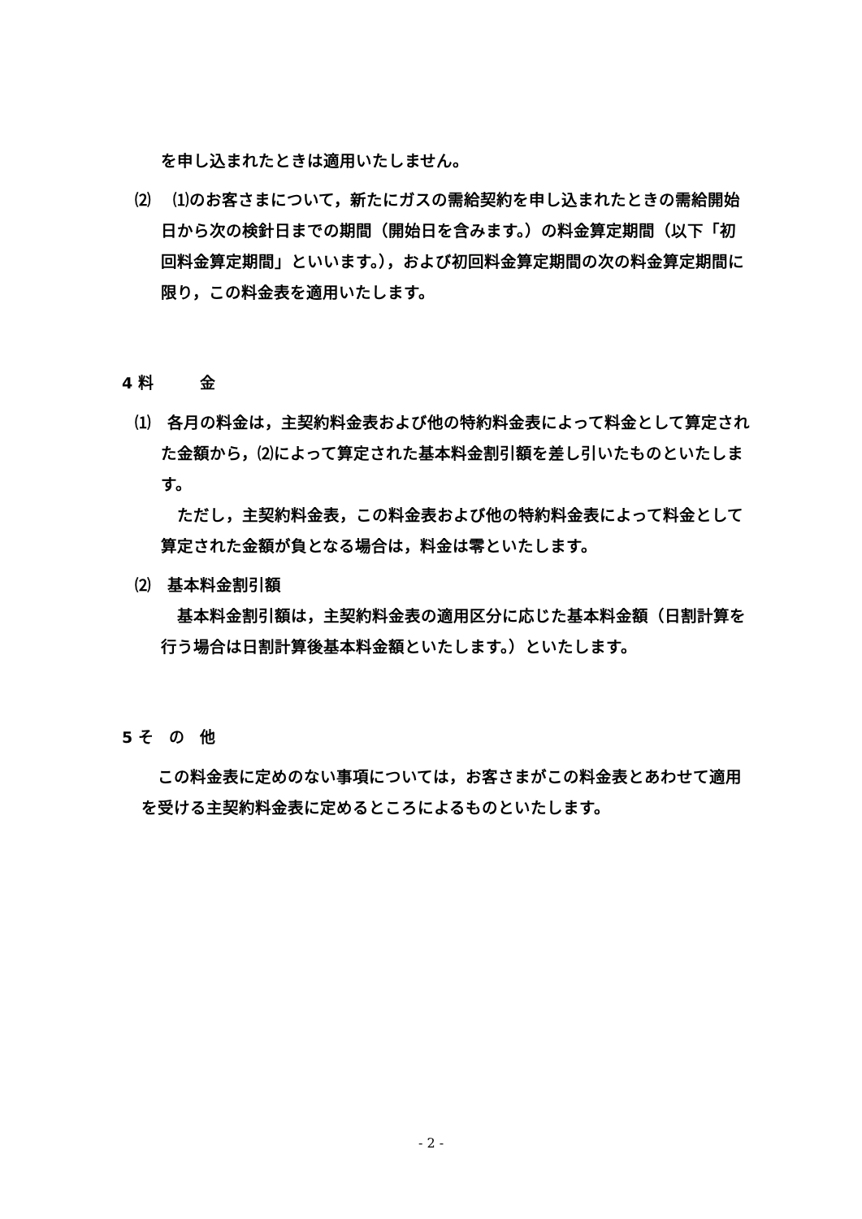を申し込まれたときは適用いたしません。
⑵　 ⑴のお客さまについて，新たにガスの需給契約を申し込まれたときの需給開始日から次の検針日までの期間（開始日を含みます。）の料金算定期間（以下「初回料金算定期間」といいます。），および初回料金算定期間の次の料金算定期間に限り，この料金表を適用いたします。
4 料　　　金
⑴　各月の料金は，主契約料金表および他の特約料金表によって料金として算定された金額から，⑵によって算定された基本料金割引額を差し引いたものといたします。
　ただし，主契約料金表，この料金表および他の特約料金表によって料金として算定された金額が負となる場合は，料金は零といたします。
⑵　基本料金割引額
　基本料金割引額は，主契約料金表の適用区分に応じた基本料金額（日割計算を行う場合は日割計算後基本料金額といたします。）といたします。
5 そ　の　他
　この料金表に定めのない事項については，お客さまがこの料金表とあわせて適用を受ける主契約料金表に定めるところによるものといたします。
- 2 -